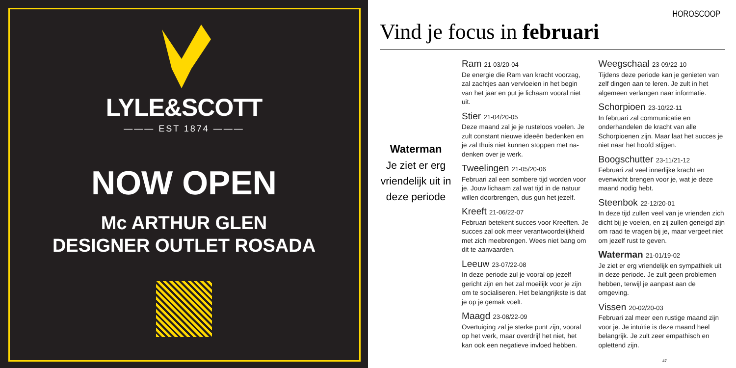LYLE&SCOTT
——— EST 1874 ———
NOW OPEN
Mc ARTHUR GLEN
DESIGNER OUTLET ROSADA
HOROSCOOP
Vind je focus in februari
Waterman
Je ziet er erg vriendelijk uit in deze periode
Ram 21-03/20-04
De energie die Ram van kracht voorzag, zal zachtjes aan vervloeien in het begin van het jaar en put je lichaam vooral niet uit.
Stier 21-04/20-05
Deze maand zal je je rusteloos voelen. Je zult constant nieuwe ideeën bedenken en je zal thuis niet kunnen stoppen met na-denken over je werk.
Tweelingen 21-05/20-06
Februari zal een sombere tijd worden voor je. Jouw lichaam zal wat tijd in de natuur willen doorbrengen, dus gun het jezelf.
Kreeft 21-06/22-07
Februari betekent succes voor Kreeften. Je succes zal ook meer verantwoordelijkheid met zich meebrengen. Wees niet bang om dit te aanvaarden.
Leeuw 23-07/22-08
In deze periode zul je vooral op jezelf gericht zijn en het zal moeilijk voor je zijn om te socialiseren. Het belangrijkste is dat je op je gemak voelt.
Maagd 23-08/22-09
Overtuiging zal je sterke punt zijn, vooral op het werk, maar overdrijf het niet, het kan ook een negatieve invloed hebben.
Weegschaal 23-09/22-10
Tijdens deze periode kan je genieten van zelf dingen aan te leren. Je zult in het algemeen verlangen naar informatie.
Schorpioen 23-10/22-11
In februari zal communicatie en onderhandelen de kracht van alle Schorpioenen zijn. Maar laat het succes je niet naar het hoofd stijgen.
Boogschutter 23-11/21-12
Februari zal veel innerlijke kracht en evenwicht brengen voor je, wat je deze maand nodig hebt.
Steenbok 22-12/20-01
In deze tijd zullen veel van je vrienden zich dicht bij je voelen, en zij zullen geneigd zijn om raad te vragen bij je, maar vergeet niet om jezelf rust te geven.
Waterman 21-01/19-02
Je ziet er erg vriendelijk en sympathiek uit in deze periode. Je zult geen problemen hebben, terwijl je aanpast aan de omgeving.
Vissen 20-02/20-03
Februari zal meer een rustige maand zijn voor je. Je intuïtie is deze maand heel belangrijk. Je zult zeer empathisch en oplettend zijn.
47